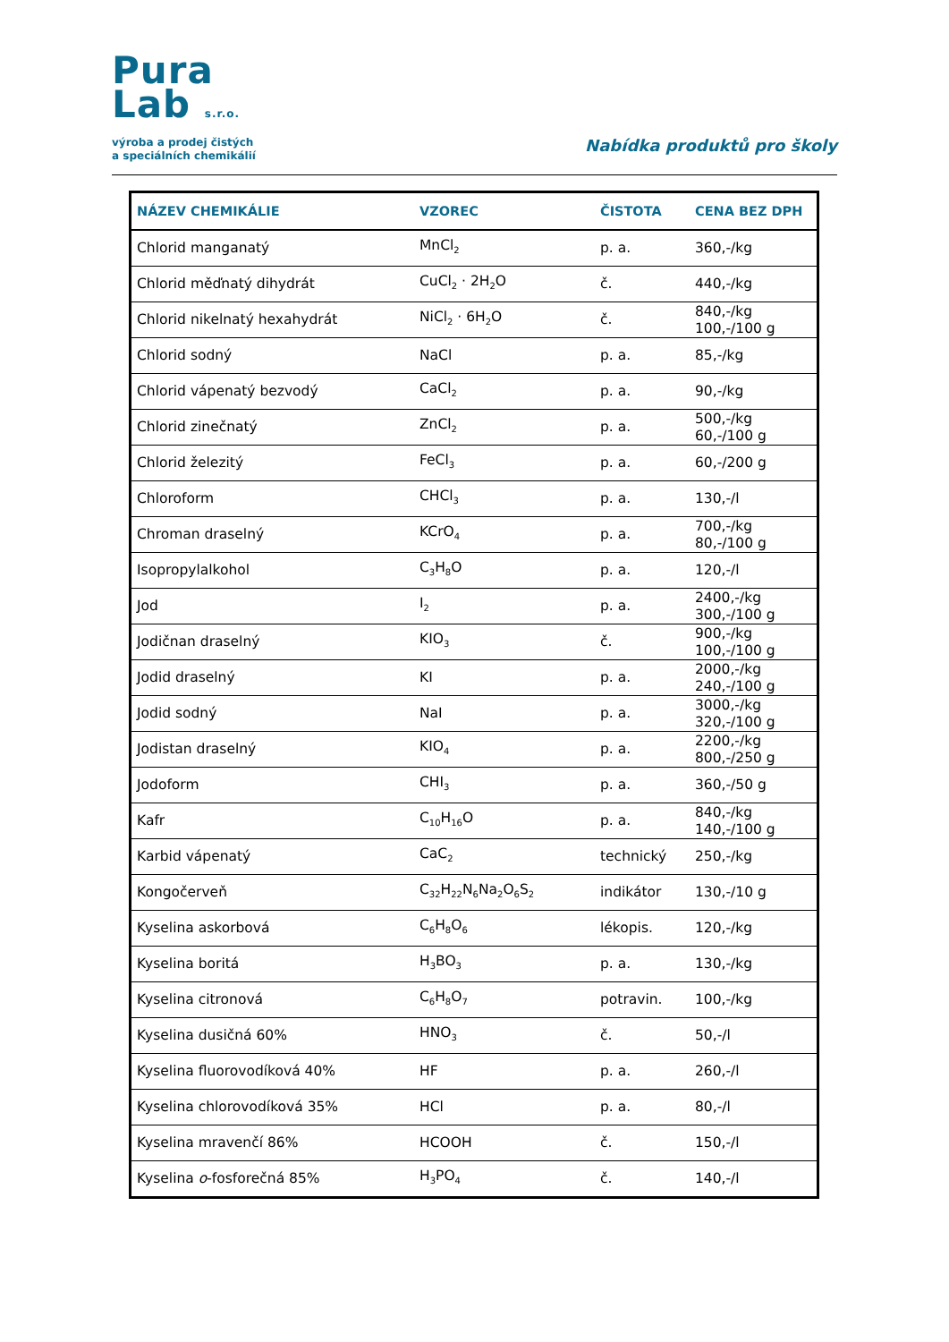Pura
Lab s.r.o.
výroba a prodej čistých
a speciálních chemikálií
Nabídka produktů pro školy
| NÁZEV CHEMIKÁLIE | VZOREC | ČISTOTA | CENA BEZ DPH |
| --- | --- | --- | --- |
| Chlorid manganatý | MnCl<sub>2</sub> | p. a. | 360,-/kg |
| Chlorid měďnatý dihydrát | CuCl<sub>2</sub> · 2H<sub>2</sub>O | č. | 440,-/kg |
| Chlorid nikelnatý hexahydrát | NiCl<sub>2</sub> · 6H<sub>2</sub>O | č. | 840,-/kg 100,-/100 g |
| Chlorid sodný | NaCl | p. a. | 85,-/kg |
| Chlorid vápenatý bezvodý | CaCl<sub>2</sub> | p. a. | 90,-/kg |
| Chlorid zinečnatý | ZnCl<sub>2</sub> | p. a. | 500,-/kg 60,-/100 g |
| Chlorid železitý | FeCl<sub>3</sub> | p. a. | 60,-/200 g |
| Chloroform | CHCl<sub>3</sub> | p. a. | 130,-/l |
| Chroman draselný | KCrO<sub>4</sub> | p. a. | 700,-/kg 80,-/100 g |
| Isopropylalkohol | C<sub>3</sub>H<sub>8</sub>O | p. a. | 120,-/l |
| Jod | I<sub>2</sub> | p. a. | 2400,-/kg 300,-/100 g |
| Jodičnan draselný | KIO<sub>3</sub> | č. | 900,-/kg 100,-/100 g |
| Jodid draselný | KI | p. a. | 2000,-/kg 240,-/100 g |
| Jodid sodný | NaI | p. a. | 3000,-/kg 320,-/100 g |
| Jodistan draselný | KIO<sub>4</sub> | p. a. | 2200,-/kg 800,-/250 g |
| Jodoform | CHI<sub>3</sub> | p. a. | 360,-/50 g |
| Kafr | C<sub>10</sub>H<sub>16</sub>O | p. a. | 840,-/kg 140,-/100 g |
| Karbid vápenatý | CaC<sub>2</sub> | technický | 250,-/kg |
| Kongočerveň | C<sub>32</sub>H<sub>22</sub>N<sub>6</sub>Na<sub>2</sub>O<sub>6</sub>S<sub>2</sub> | indikátor | 130,-/10 g |
| Kyselina askorbová | C<sub>6</sub>H<sub>8</sub>O<sub>6</sub> | lékopis. | 120,-/kg |
| Kyselina boritá | H<sub>3</sub>BO<sub>3</sub> | p. a. | 130,-/kg |
| Kyselina citronová | C<sub>6</sub>H<sub>8</sub>O<sub>7</sub> | potravin. | 100,-/kg |
| Kyselina dusičná 60% | HNO<sub>3</sub> | č. | 50,-/l |
| Kyselina fluorovodíková 40% | HF | p. a. | 260,-/l |
| Kyselina chlorovodíková 35% | HCl | p. a. | 80,-/l |
| Kyselina mravenčí 86% | HCOOH | č. | 150,-/l |
| Kyselina o -fosforečná 85% | H<sub>3</sub>PO<sub>4</sub> | č. | 140,-/l |